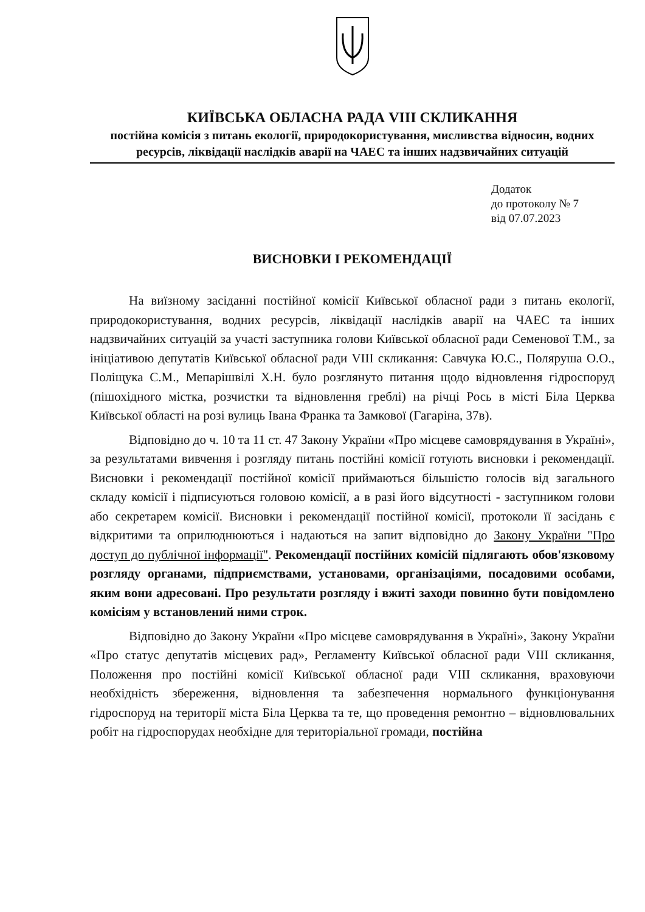КИЇВСЬКА ОБЛАСНА РАДА VIII СКЛИКАННЯ
постійна комісія з питань екології, природокористування, мисливства відносин, водних ресурсів, ліквідації наслідків аварії на ЧАЕС та інших надзвичайних ситуацій
Додаток
до протоколу № 7
від 07.07.2023
ВИСНОВКИ І РЕКОМЕНДАЦІЇ
На виїзному засіданні постійної комісії Київської обласної ради з питань екології, природокористування, водних ресурсів, ліквідації наслідків аварії на ЧАЕС та інших надзвичайних ситуацій за участі заступника голови Київської обласної ради Семенової Т.М., за ініціативою депутатів Київської обласної ради VIII скликання: Савчука Ю.С., Поляруша О.О., Поліщука С.М., Мепарішвілі Х.Н. було розглянуто питання щодо відновлення гідроспоруд (пішохідного містка, розчистки та відновлення греблі) на річці Рось в місті Біла Церква Київської області на розі вулиць Івана Франка та Замкової (Гагаріна, 37в).
Відповідно до ч. 10 та 11 ст. 47 Закону України «Про місцеве самоврядування в Україні», за результатами вивчення і розгляду питань постійні комісії готують висновки і рекомендації. Висновки і рекомендації постійної комісії приймаються більшістю голосів від загального складу комісії і підписуються головою комісії, а в разі його відсутності - заступником голови або секретарем комісії. Висновки і рекомендації постійної комісії, протоколи її засідань є відкритими та оприлюднюються і надаються на запит відповідно до Закону України "Про доступ до публічної інформації". Рекомендації постійних комісій підлягають обов'язковому розгляду органами, підприємствами, установами, організаціями, посадовими особами, яким вони адресовані. Про результати розгляду і вжиті заходи повинно бути повідомлено комісіям у встановлений ними строк.
Відповідно до Закону України «Про місцеве самоврядування в Україні», Закону України «Про статус депутатів місцевих рад», Регламенту Київської обласної ради VIII скликання, Положення про постійні комісії Київської обласної ради VIII скликання, враховуючи необхідність збереження, відновлення та забезпечення нормального функціонування гідроспоруд на території міста Біла Церква та те, що проведення ремонтно – відновлювальних робіт на гідроспорудах необхідне для територіальної громади, постійна